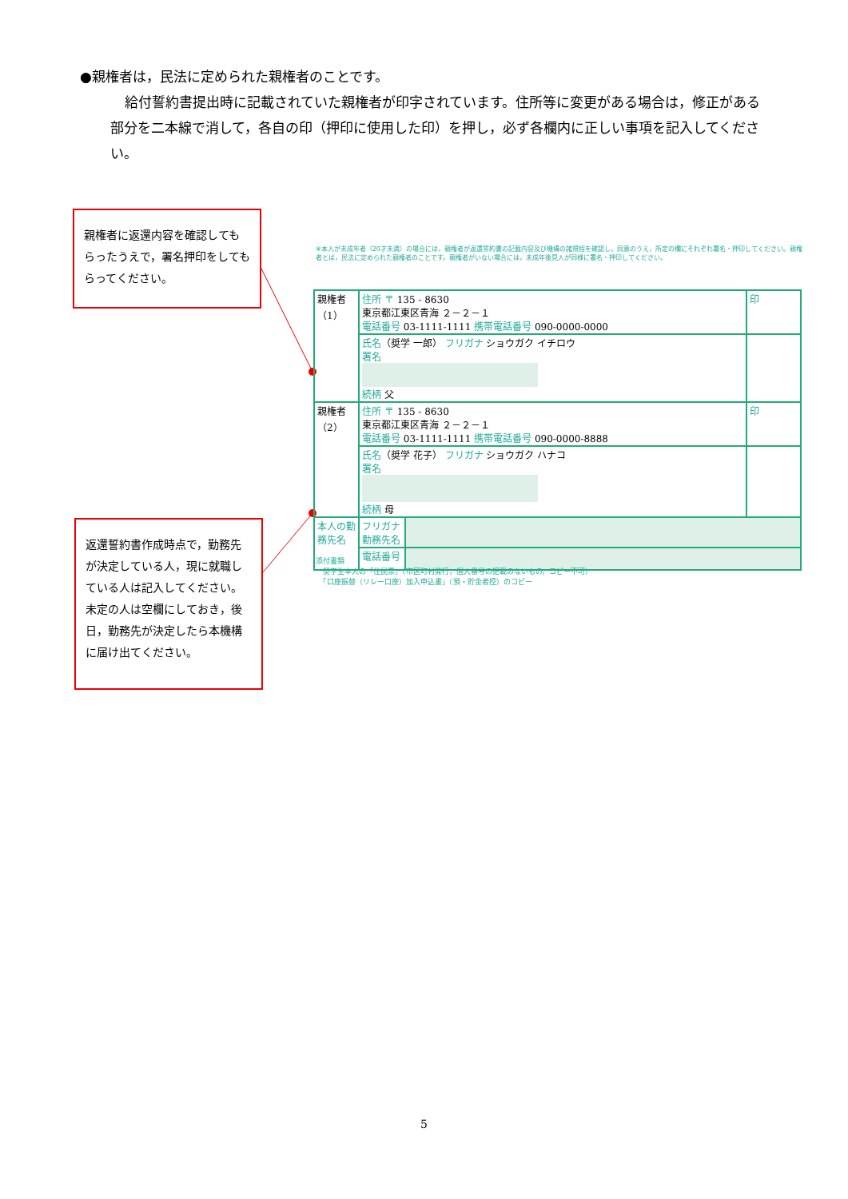●親権者は，民法に定められた親権者のことです。
給付誓約書提出時に記載されていた親権者が印字されています。住所等に変更がある場合は，修正がある部分を二本線で消して，各自の印（押印に使用した印）を押し，必ず各欄内に正しい事項を記入してください。
親権者に返還内容を確認してもらったうえで，署名押印をしてもらってください。
返還誓約書作成時点で，勤務先が決定している人，現に就職している人は記入してください。未定の人は空欄にしておき，後日，勤務先が決定したら本機構に届け出てください。
※本人が未成年者（20才未満）の場合には，親権者が返還誓約書の記載内容及び機構の諸規程を確認し，同意のうえ，所定の欄にそれぞれ署名・押印してください。親権者とは，民法に定められた親権者のことです。親権者がいない場合には，未成年後見人が同様に署名・押印してください。
| 親権者 （1） | 住所 〒 135 - 8630 東京都江東区青海 ２－２－１ 電話番号 03-1111-1111 携帯電話番号 090-0000-0000 | | 印 |
| | 氏名 （奨学 一郎） フリガナ ショウガク イチロウ 署名 続柄 父 | | |
| 親権者 （2） | 住所 〒 135 - 8630 東京都江東区青海 ２－２－１ 電話番号 03-1111-1111 携帯電話番号 090-0000-8888 | | 印 |
| | 氏名 （奨学 花子） フリガナ ショウガク ハナコ 署名 続柄 母 | | |
| 本人の勤務先名 | フリガナ 勤務先名 | | |
| | 電話番号 | | |
添付書類
　奨学生本人の「住民票」（市区町村発行，個人番号の記載のないもの，コピー不可）
　「口座振替（リレー口座）加入申込書」（預・貯金者控）のコピー
5